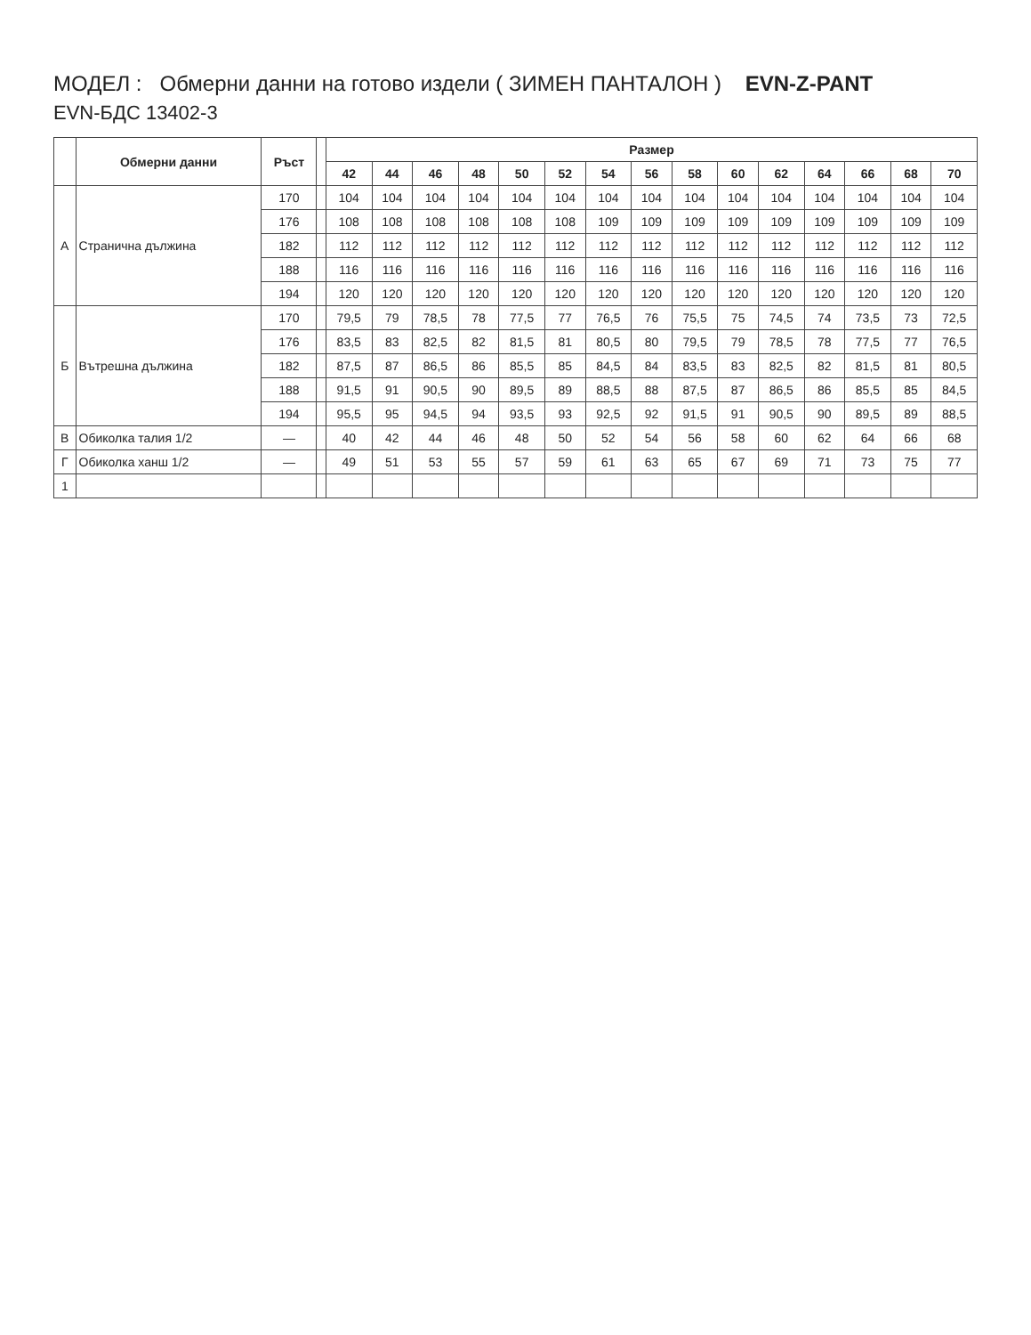МОДЕЛ : Обмерни данни на готово издели ( ЗИМЕН ПАНТАЛОН ) EVN-Z-PANT
EVN-БДС 13402-3
| | Обмерни данни | Ръст | | Размер | | | | | | | | | | | | | | |
| --- | --- | --- | --- | --- | --- | --- | --- | --- | --- | --- | --- | --- | --- | --- | --- | --- | --- | --- |
| | | | | 42 | 44 | 46 | 48 | 50 | 52 | 54 | 56 | 58 | 60 | 62 | 64 | 66 | 68 | 70 |
| А | Странична дължина | 170 | | 104 | 104 | 104 | 104 | 104 | 104 | 104 | 104 | 104 | 104 | 104 | 104 | 104 | 104 | 104 |
| | | 176 | | 108 | 108 | 108 | 108 | 108 | 108 | 109 | 109 | 109 | 109 | 109 | 109 | 109 | 109 | 109 |
| | | 182 | | 112 | 112 | 112 | 112 | 112 | 112 | 112 | 112 | 112 | 112 | 112 | 112 | 112 | 112 | 112 |
| | | 188 | | 116 | 116 | 116 | 116 | 116 | 116 | 116 | 116 | 116 | 116 | 116 | 116 | 116 | 116 | 116 |
| | | 194 | | 120 | 120 | 120 | 120 | 120 | 120 | 120 | 120 | 120 | 120 | 120 | 120 | 120 | 120 | 120 |
| Б | Вътрешна дължина | 170 | | 79,5 | 79 | 78,5 | 78 | 77,5 | 77 | 76,5 | 76 | 75,5 | 75 | 74,5 | 74 | 73,5 | 73 | 72,5 |
| | | 176 | | 83,5 | 83 | 82,5 | 82 | 81,5 | 81 | 80,5 | 80 | 79,5 | 79 | 78,5 | 78 | 77,5 | 77 | 76,5 |
| | | 182 | | 87,5 | 87 | 86,5 | 86 | 85,5 | 85 | 84,5 | 84 | 83,5 | 83 | 82,5 | 82 | 81,5 | 81 | 80,5 |
| | | 188 | | 91,5 | 91 | 90,5 | 90 | 89,5 | 89 | 88,5 | 88 | 87,5 | 87 | 86,5 | 86 | 85,5 | 85 | 84,5 |
| | | 194 | | 95,5 | 95 | 94,5 | 94 | 93,5 | 93 | 92,5 | 92 | 91,5 | 91 | 90,5 | 90 | 89,5 | 89 | 88,5 |
| В | Обиколка талия 1/2 | — | | 40 | 42 | 44 | 46 | 48 | 50 | 52 | 54 | 56 | 58 | 60 | 62 | 64 | 66 | 68 |
| Г | Обиколка ханш 1/2 | — | | 49 | 51 | 53 | 55 | 57 | 59 | 61 | 63 | 65 | 67 | 69 | 71 | 73 | 75 | 77 |
| 1 | | | | | | | | | | | | | | | | | | |